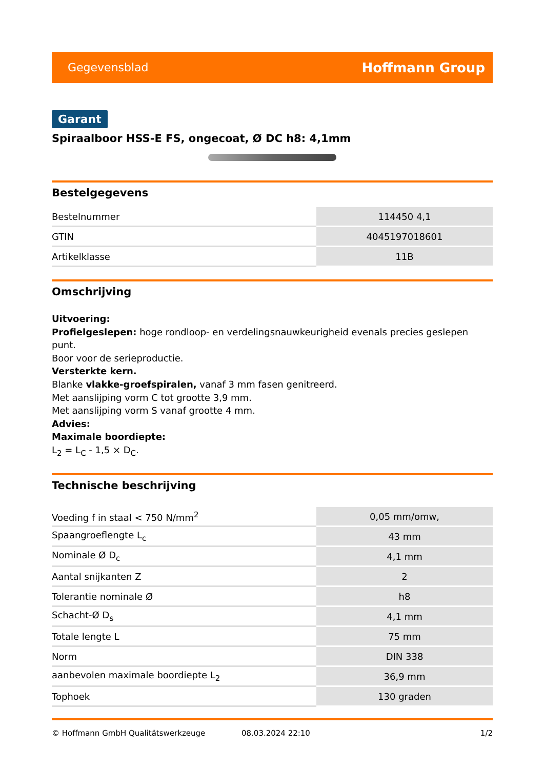Gegevensblad Hoffmann Group
Garant
Spiraalboor HSS-E FS, ongecoat, Ø DC h8: 4,1mm
Bestelgegevens
| Bestelnummer | 114450 4,1 |
| GTIN | 4045197018601 |
| Artikelklasse | 11B |
Omschrijving
Uitvoering:
Profielgeslepen: hoge rondloop- en verdelingsnauwkeurigheid evenals precies geslepen punt.
Boor voor de serieproductie.
Versterkte kern.
Blanke vlakke-groefspiralen, vanaf 3 mm fasen genitreerd.
Met aanslijping vorm C tot grootte 3,9 mm.
Met aanslijping vorm S vanaf grootte 4 mm.
Advies:
Maximale boordiepte:
L<sub>2</sub> = L<sub>C</sub> - 1,5 × D<sub>C</sub>.
Technische beschrijving
| Voeding f in staal < 750 N/mm<sup>2</sup> | 0,05 mm/omw, |
| Spaangroeflengte L<sub>c</sub> | 43 mm |
| Nominale Ø D<sub>c</sub> | 4,1 mm |
| Aantal snijkanten Z | 2 |
| Tolerantie nominale Ø | h8 |
| Schacht-Ø D<sub>s</sub> | 4,1 mm |
| Totale lengte L | 75 mm |
| Norm | DIN 338 |
| aanbevolen maximale boordiepte L<sub>2</sub> | 36,9 mm |
| Tophoek | 130 graden |
© Hoffmann GmbH Qualitätswerkzeuge 08.03.2024 22:10 1/2